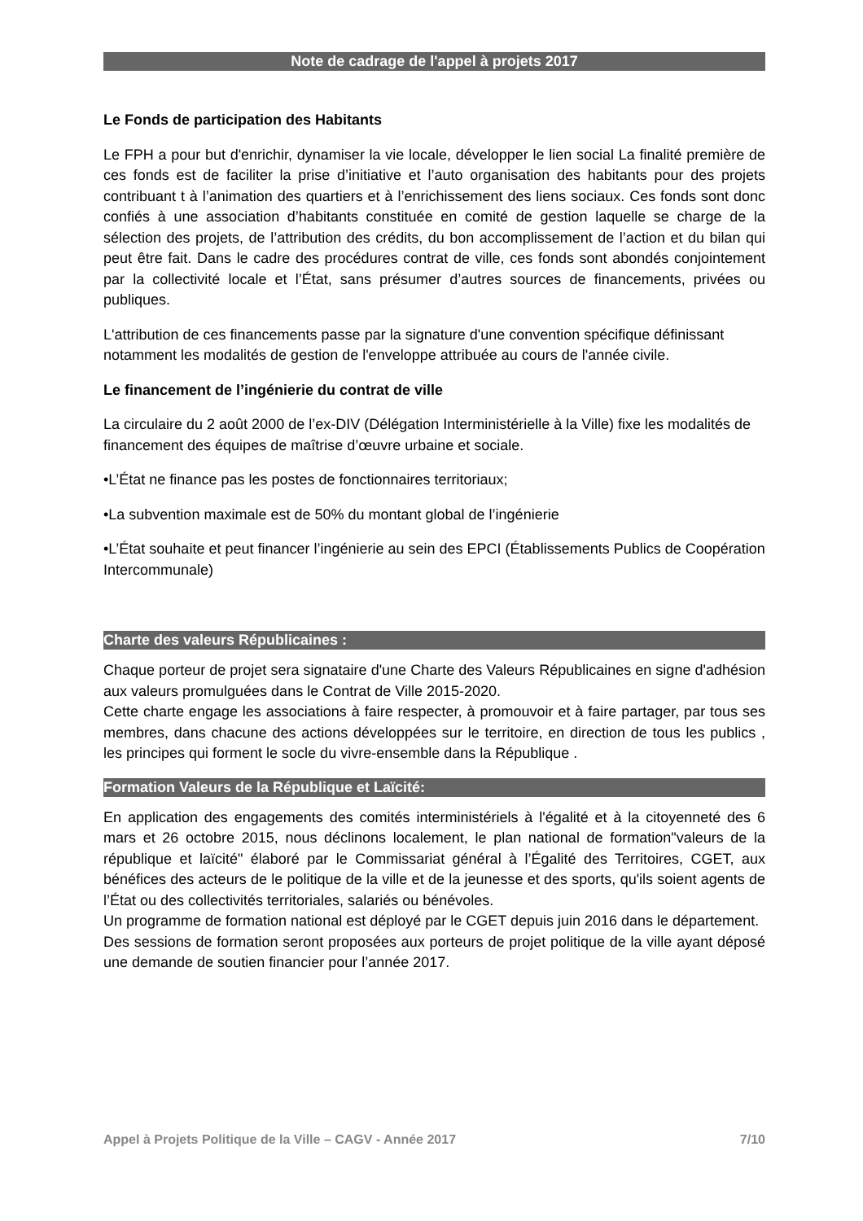Note de cadrage de l'appel à projets 2017
Le Fonds de participation des Habitants
Le FPH a pour but d'enrichir, dynamiser la vie locale, développer le lien social La finalité première de ces fonds est de faciliter la prise d’initiative et l’auto organisation des habitants pour des projets contribuant t à l’animation des quartiers et à l’enrichissement des liens sociaux. Ces fonds sont donc confiés à une association d’habitants constituée en comité de gestion laquelle se charge de la sélection des projets, de l’attribution des crédits, du bon accomplissement de l’action et du bilan qui peut être fait. Dans le cadre des procédures contrat de ville, ces fonds sont abondés conjointement par la collectivité locale et l’État, sans présumer d’autres sources de financements, privées ou publiques.
L'attribution de ces financements passe par la signature d'une convention spécifique définissant notamment les modalités de gestion de l'enveloppe attribuée au cours de l'année civile.
Le financement de l’ingénierie du contrat de ville
La circulaire du 2 août 2000 de l’ex-DIV (Délégation Interministérielle à la Ville) fixe les modalités de financement des équipes de maîtrise d’œuvre urbaine et sociale.
•L’État ne finance pas les postes de fonctionnaires territoriaux;
•La subvention maximale est de 50% du montant global de l’ingénierie
•L’État souhaite et peut financer l’ingénierie au sein des EPCI (Établissements Publics de Coopération Intercommunale)
Charte des valeurs Républicaines :
Chaque porteur de projet sera signataire d'une Charte des Valeurs Républicaines en signe d'adhésion aux valeurs promulguées dans le Contrat de Ville 2015-2020.
Cette charte engage les associations à faire respecter, à promouvoir et à faire partager, par tous ses membres, dans chacune des actions développées sur le territoire, en direction de tous les publics , les principes qui forment le socle du vivre-ensemble dans la République .
Formation Valeurs de la République et Laïcité:
En application des engagements des comités interministériels à l'égalité et à la citoyenneté des 6 mars et 26 octobre 2015, nous déclinons localement, le plan national de formation"valeurs de la république et laïcité" élaboré par le Commissariat général à l’Égalité des Territoires, CGET, aux bénéfices des acteurs de le politique de la ville et de la jeunesse et des sports, qu'ils soient agents de l’État ou des collectivités territoriales, salariés ou bénévoles.
Un programme de formation national est déployé par le CGET depuis juin 2016 dans le département.
Des sessions de formation seront proposées aux porteurs de projet politique de la ville ayant déposé une demande de soutien financier pour l’année 2017.
Appel à Projets Politique de la Ville – CAGV - Année 2017 7/10